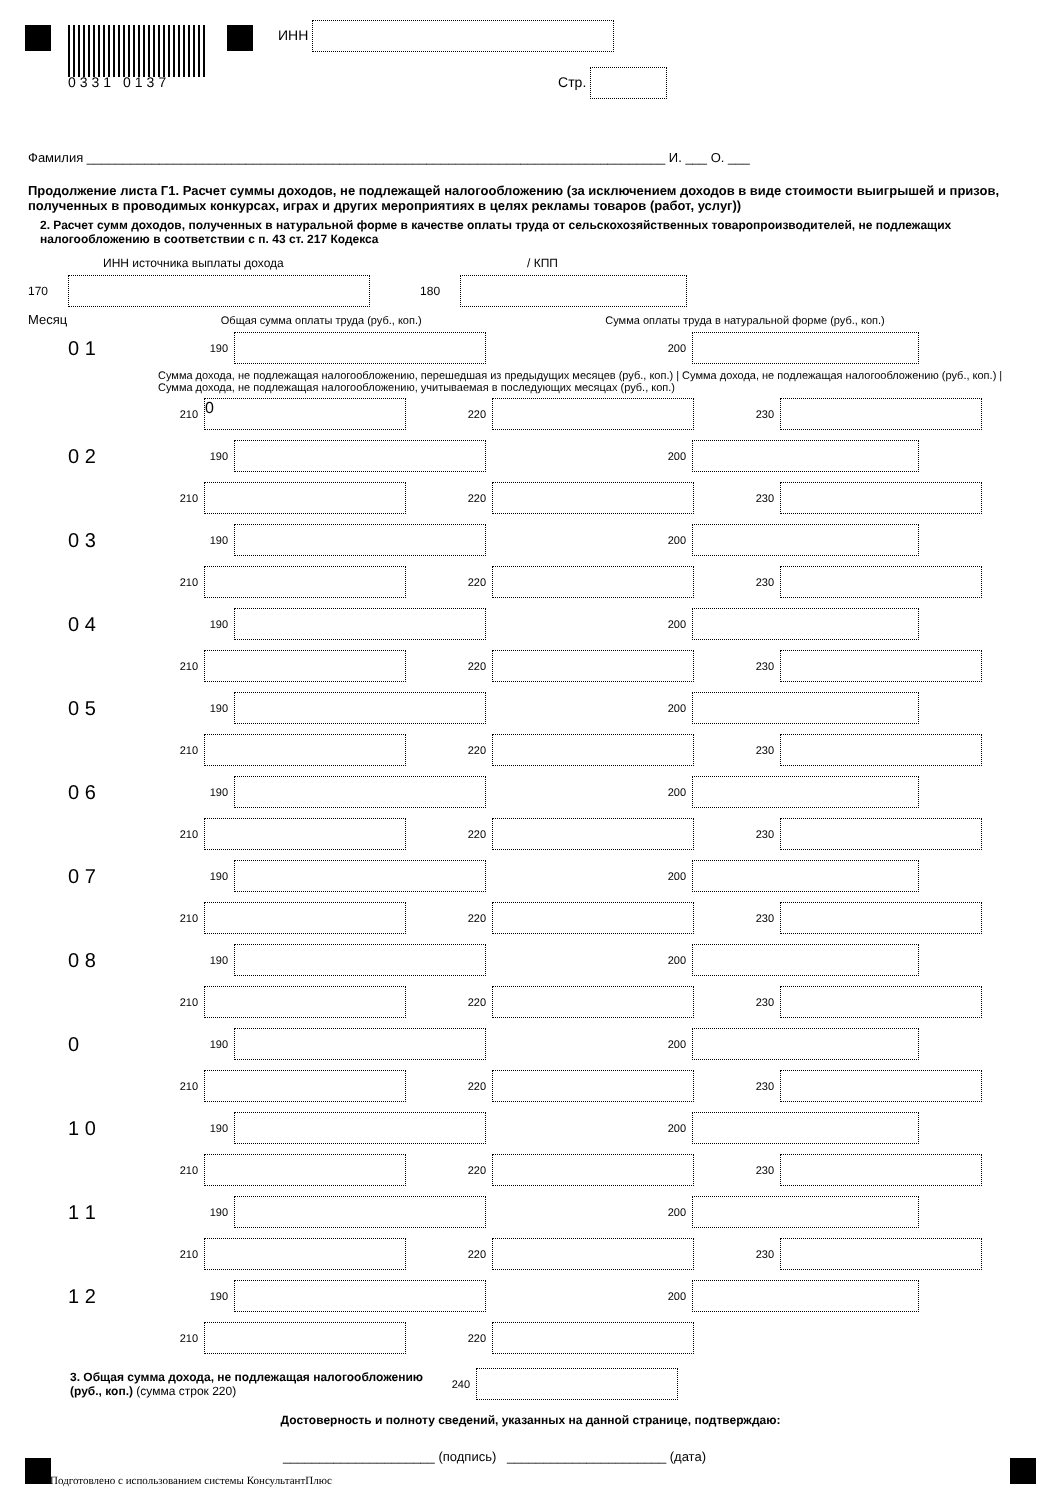ИНН
0331 0137 Стр.
Фамилия ________________________________________________________________________________ И. ___ О. ___
Продолжение листа Г1. Расчет суммы доходов, не подлежащей налогообложению (за исключением доходов в виде стоимости выигрышей и призов, полученных в проводимых конкурсах, играх и других мероприятиях в целях рекламы товаров (работ, услуг))
2. Расчет сумм доходов, полученных в натуральной форме в качестве оплаты труда от сельскохозяйственных товаропроизводителей, не подлежащих налогообложению в соответствии с п. 43 ст. 217 Кодекса
ИНН источника выплаты дохода / КПП
170 180
Месяц Общая сумма оплаты труда (руб., коп.) Сумма оплаты труда в натуральной форме (руб., коп.)
0 1 190 200
Сумма дохода, не подлежащая налогообложению, перешедшая из предыдущих месяцев (руб., коп.) | Сумма дохода, не подлежащая налогообложению (руб., коп.) | Сумма дохода, не подлежащая налогообложению, учитываемая в последующих месяцах (руб., коп.)
210 0 220 230
0 2 190 200
210 220 230
0 3 190 200
210 220 230
0 4 190 200
210 220 230
0 5 190 200
210 220 230
0 6 190 200
210 220 230
0 7 190 200
210 220 230
0 8 190 200
210 220 230
0 190 200
210 220 230
1 0 190 200
210 220 230
1 1 190 200
210 220 230
1 2 190 200
210 220
3. Общая сумма дохода, не подлежащая налогообложению (руб., коп.) (сумма строк 220)
240
Достоверность и полноту сведений, указанных на данной странице, подтверждаю:
_____________________ (подпись) ______________________ (дата)
Подготовлено с использованием системы КонсультантПлюс